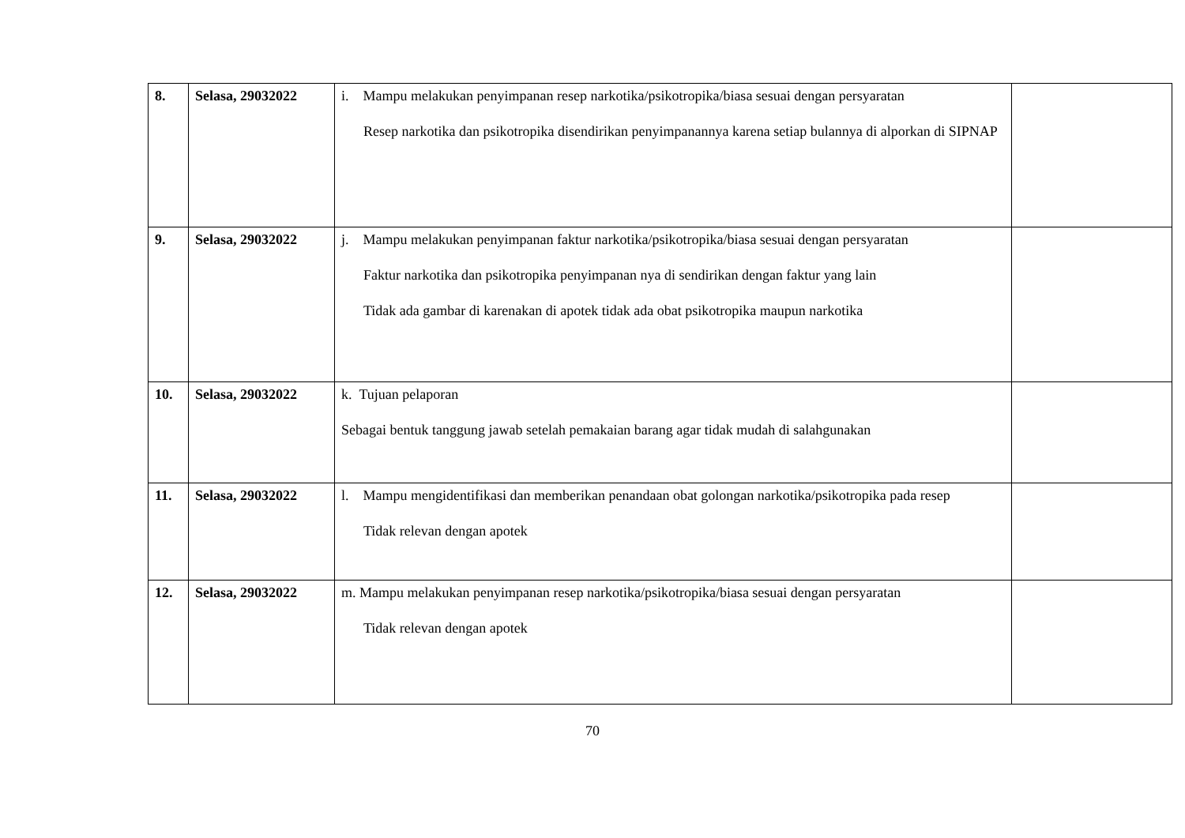| 8. | Selasa, 29032022 | i. Mampu melakukan penyimpanan resep narkotika/psikotropika/biasa sesuai dengan persyaratan Resep narkotika dan psikotropika disendirikan penyimpanannya karena setiap bulannya di alporkan di SIPNAP | |
| 9. | Selasa, 29032022 | j. Mampu melakukan penyimpanan faktur narkotika/psikotropika/biasa sesuai dengan persyaratan Faktur narkotika dan psikotropika penyimpanan nya di sendirikan dengan faktur yang lain Tidak ada gambar di karenakan di apotek tidak ada obat psikotropika maupun narkotika | |
| 10. | Selasa, 29032022 | k. Tujuan pelaporan Sebagai bentuk tanggung jawab setelah pemakaian barang agar tidak mudah di salahgunakan | |
| 11. | Selasa, 29032022 | l. Mampu mengidentifikasi dan memberikan penandaan obat golongan narkotika/psikotropika pada resep Tidak relevan dengan apotek | |
| 12. | Selasa, 29032022 | m. Mampu melakukan penyimpanan resep narkotika/psikotropika/biasa sesuai dengan persyaratan Tidak relevan dengan apotek | |
70